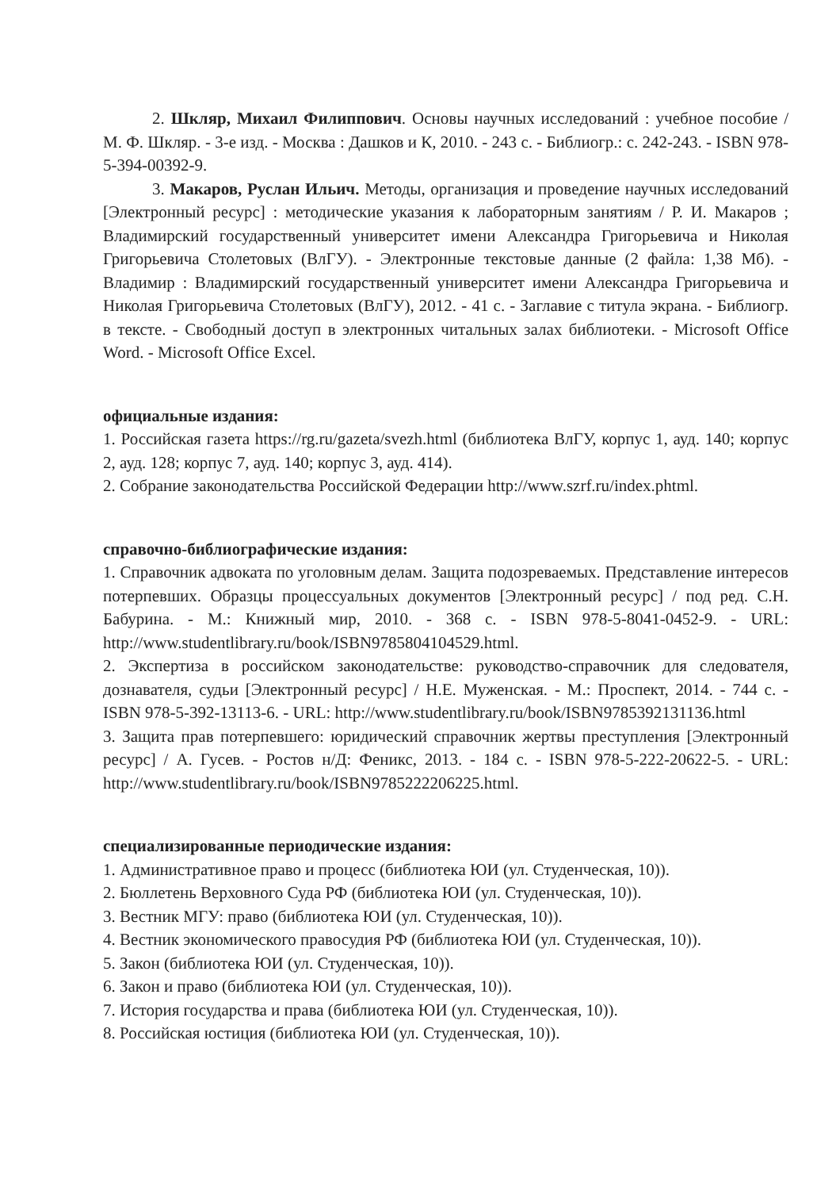2. Шкляр, Михаил Филиппович. Основы научных исследований : учебное пособие / М. Ф. Шкляр. - 3-е изд. - Москва : Дашков и К, 2010. - 243 с. - Библиогр.: с. 242-243. - ISBN 978-5-394-00392-9.
3. Макаров, Руслан Ильич. Методы, организация и проведение научных исследований [Электронный ресурс] : методические указания к лабораторным занятиям / Р. И. Макаров ; Владимирский государственный университет имени Александра Григорьевича и Николая Григорьевича Столетовых (ВлГУ). - Электронные текстовые данные (2 файла: 1,38 Мб). - Владимир : Владимирский государственный университет имени Александра Григорьевича и Николая Григорьевича Столетовых (ВлГУ), 2012. - 41 с. - Заглавие с титула экрана. - Библиогр. в тексте. - Свободный доступ в электронных читальных залах библиотеки. - Microsoft Office Word. - Microsoft Office Excel.
официальные издания:
1. Российская газета https://rg.ru/gazeta/svezh.html (библиотека ВлГУ, корпус 1, ауд. 140; корпус 2, ауд. 128; корпус 7, ауд. 140; корпус 3, ауд. 414).
2. Собрание законодательства Российской Федерации http://www.szrf.ru/index.phtml.
справочно-библиографические издания:
1. Справочник адвоката по уголовным делам. Защита подозреваемых. Представление интересов потерпевших. Образцы процессуальных документов [Электронный ресурс] / под ред. С.Н. Бабурина. - М.: Книжный мир, 2010. - 368 с. - ISBN 978-5-8041-0452-9. - URL: http://www.studentlibrary.ru/book/ISBN9785804104529.html.
2. Экспертиза в российском законодательстве: руководство-справочник для следователя, дознавателя, судьи [Электронный ресурс] / Н.Е. Муженская. - М.: Проспект, 2014. - 744 с. - ISBN 978-5-392-13113-6. - URL: http://www.studentlibrary.ru/book/ISBN9785392131136.html
3. Защита прав потерпевшего: юридический справочник жертвы преступления [Электронный ресурс] / А. Гусев. - Ростов н/Д: Феникс, 2013. - 184 с. - ISBN 978-5-222-20622-5. - URL: http://www.studentlibrary.ru/book/ISBN9785222206225.html.
специализированные периодические издания:
1. Административное право и процесс (библиотека ЮИ (ул. Студенческая, 10)).
2. Бюллетень Верховного Суда РФ (библиотека ЮИ (ул. Студенческая, 10)).
3. Вестник МГУ: право (библиотека ЮИ (ул. Студенческая, 10)).
4. Вестник экономического правосудия РФ (библиотека ЮИ (ул. Студенческая, 10)).
5. Закон (библиотека ЮИ (ул. Студенческая, 10)).
6. Закон и право (библиотека ЮИ (ул. Студенческая, 10)).
7. История государства и права (библиотека ЮИ (ул. Студенческая, 10)).
8. Российская юстиция (библиотека ЮИ (ул. Студенческая, 10)).